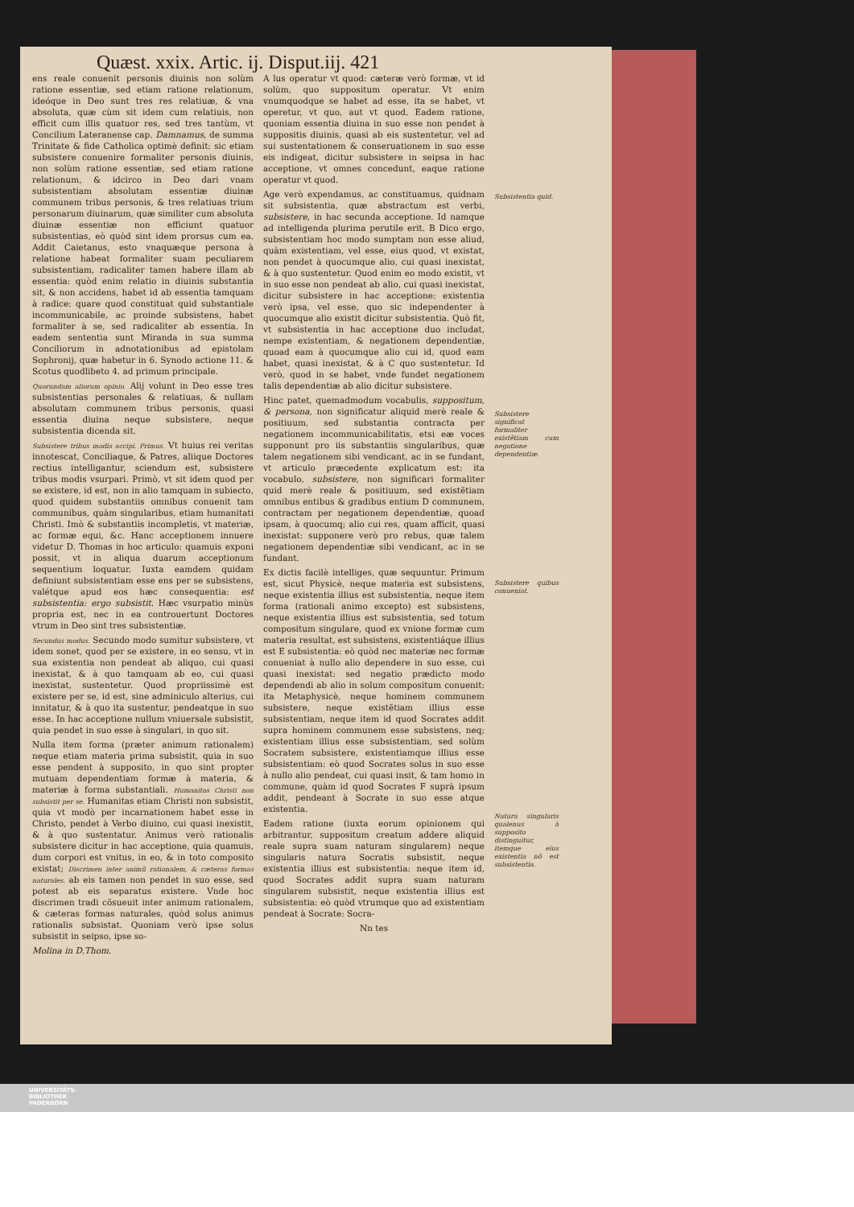Quæst. xxix. Artic. ij. Disput.iij. 421
ens reale conuenit personis diuinis non solùm ratione essentiæ, sed etiam ratione relationum, ideóque in Deo sunt tres res relatiuæ, & vna absoluta, quæ cùm sit idem cum relatiuis, non efficit cum illis quatuor res, sed tres tantùm, vt Concilium Lateranense cap. Damnamus, de summa Trinitate & fide Catholica optimè definit: sic etiam subsistere conuenire formaliter personis diuinis, non solùm ratione essentiæ, sed etiam ratione relationum, & idcirco in Deo dari vnam subsistentiam absolutam essentiæ diuinæ communem tribus personis, & tres relatiuas trium personarum diuinarum, quæ similiter cum absoluta diuinæ essentiæ non efficiunt quatuor subsistentias, eò quòd sint idem prorsus cum ea. Addit Caietanus, esto vnaquæque persona à relatione habeat formaliter suam peculiarem subsistentiam, radicaliter tamen habere illam ab essentia: quòd enim relatio in diuinis substantia sit, & non accidens, habet id ab essentia tamquam à radice: quare quod constituat quid substantiale incommunicabile, ac proinde subsistens, habet formaliter à se, sed radicaliter ab essentia. In eadem sententia sunt Miranda in sua summa Conciliorum in adnotationibus ad epistolam Sophronij, quæ habetur in 6. Synodo actione 11. & Scotus quodlibeto 4. ad primum principale.
Quorundam aliorum opinio. Alij volunt in Deo esse tres subsistentias personales & relatiuas, & nullam absolutam communem tribus personis, quasi essentia diuina neque subsistere, neque subsistentia dicenda sit.
Subsistere tribus modis accipi. Primus. Vt huius rei veritas innotescat, Conciliaque, & Patres, aliique Doctores rectius intelligantur, sciendum est, subsistere tribus modis vsurpari. Primò, vt sit idem quod per se existere, id est, non in alio tamquam in subiecto, quod quidem substantiis omnibus conuenit tam communibus, quàm singularibus, etiam humanitati Christi. Imò & substantiis incompletis, vt materiæ, ac formæ equi, &c. Hanc acceptionem innuere videtur D. Thomas in hoc articulo: quamuis exponi possit, vt in aliqua duarum acceptionum sequentium loquatur. Iuxta eamdem quidam definiunt subsistentiam esse ens per se subsistens, valétque apud eos hæc consequentia: est subsistentia: ergo subsistit. Hæc vsurpatio minùs propria est, nec in ea controuertunt Doctores vtrum in Deo sint tres subsistentiæ.
Secundus modus. Secundo modo sumitur subsistere, vt idem sonet, quod per se existere, in eo sensu, vt in sua existentia non pendeat ab aliquo, cui quasi inexistat, & à quo tamquam ab eo, cui quasi inexistat, sustentetur. Quod propriissimè est existere per se, id est, sine adminiculo alterius, cui innitatur, & à quo ita sustentur, pendeatque in suo esse. In hac acceptione nullum vniuersale subsistit, quia pendet in suo esse à singulari, in quo sit.
Nulla item forma (præter animum rationalem) neque etiam materia prima subsistit, quia in suo esse pendent à supposito, in quo sint propter mutuam dependentiam formæ à materia, & materiæ à forma substantiali. Humanitas Christi non subsistit per se. Humanitas etiam Christi non subsistit, quia vt modò per incarnationem habet esse in Christo, pendet à Verbo diuino, cui quasi inexistit, & à quo sustentatur. Animus verò rationalis subsistere dicitur in hac acceptione, quia quamuis, dum corpori est vnitus, in eo, & in toto composito existat; Discrimen inter animũ rationalem, & cæteras formas naturales. ab eis tamen non pendet in suo esse, sed potest ab eis separatus existere. Vnde hoc discrimen tradi cõsueuit inter animum rationalem, & cæteras formas naturales, quòd solus animus rationalis subsistat. Quoniam verò ipse solus subsistit in seipso, ipse so-
Molina in D.Thom.
A lus operatur vt quod: cæteræ verò formæ, vt id solùm, quo suppositum operatur. Vt enim vnumquodque se habet ad esse, ita se habet, vt operetur, vt quo, aut vt quod. Eadem ratione, quoniam essentia diuina in suo esse non pendet à suppositis diuinis, quasi ab eis sustentetur, vel ad sui sustentationem & conseruationem in suo esse eis indigeat, dicitur subsistere in seipsa in hac acceptione, vt omnes concedunt, eaque ratione operatur vt quod.
Age verò expendamus, ac constituamus, quidnam sit subsistentia, quæ abstractum est verbi, subsistere, in hac secunda acceptione. Id namque ad intelligenda plurima perutile erit. B Dico ergo, subsistentiam hoc modo sumptam non esse aliud, quàm existentiam, vel esse, eius quod, vt existat, non pendet à quocumque alio, cui quasi inexistat, & à quo sustentetur. Quod enim eo modo existit, vt in suo esse non pendeat ab alio, cui quasi inexistat, dicitur subsistere in hac acceptione: existentia verò ipsa, vel esse, quo sic independenter à quocumque alio existit dicitur subsistentia. Quò fit, vt subsistentia in hac acceptione duo includat, nempe existentiam, & negationem dependentiæ, quoad eam à quocumque alio cui id, quod eam habet, quasi inexistat, & à C quo sustentetur. Id verò, quod in se habet, vnde fundet negationem talis dependentiæ ab alio dicitur subsistere.
Hinc patet, quemadmodum vocabulis, suppositum, & persona, non significatur aliquid merè reale & positiuum, sed substantia contracta per negationem incommunicabilitatis, etsi eæ voces supponunt pro iis substantiis singularibus, quæ talem negationem sibi vendicant, ac in se fundant, vt articulo præcedente explicatum est: ita vocabulo, subsistere, non significari formaliter quid merè reale & positiuum, sed existẽtiam omnibus entibus & gradibus entium D communem, contractam per negationem dependentiæ, quoad ipsam, à quocumq; alio cui res, quam afficit, quasi inexistat: supponere verò pro rebus, quæ talem negationem dependentiæ sibi vendicant, ac in se fundant.
Ex dictis facilè intelliges, quæ sequuntur. Primum est, sicut Physicè, neque materia est subsistens, neque existentia illius est subsistentia, neque item forma (rationali animo excepto) est subsistens, neque existentia illius est subsistentia, sed totum compositum singulare, quod ex vnione formæ cum materia resultat, est subsistens, existentiáque illius est E subsistentia: eò quòd nec materiæ nec formæ conueniat à nullo alio dependere in suo esse, cui quasi inexistat: sed negatio prædicto modo dependendi ab alio in solum compositum conuenit: ita Metaphysicè, neque hominem communem subsistere, neque existẽtiam illius esse subsistentiam, neque item id quod Socrates addit supra hominem communem esse subsistens, neq; existentiam illius esse subsistentiam, sed solùm Socratem subsistere, existentiamque illius esse subsistentiam: eò quod Socrates solus in suo esse à nullo alio pendeat, cui quasi insit, & tam homo in commune, quàm id quod Socrates F suprà ipsum addit, pendeant à Socrate in suo esse atque existentia.
Eadem ratione (iuxta eorum opinionem qui arbitrantur, suppositum creatum addere aliquid reale supra suam naturam singularem) neque singularis natura Socratis subsistit, neque existentia illius est subsistentia: neque item id, quod Socrates addit supra suam naturam singularem subsistit, neque existentia illius est subsistentia: eò quòd vtrumque quo ad existentiam pendeat à Socrate: Socra-
Nn tes
Subsistentia quid.
Subsistere significat formaliter existẽtiam cum negatione dependentiæ.
Subsistere quibus conueniat.
Natura singularis qualenus à supposito distinguitur, itemque eius existentia nõ est subsistentia.
UNIVERSITÄTS-
BIBLIOTHEK
PADERBORN